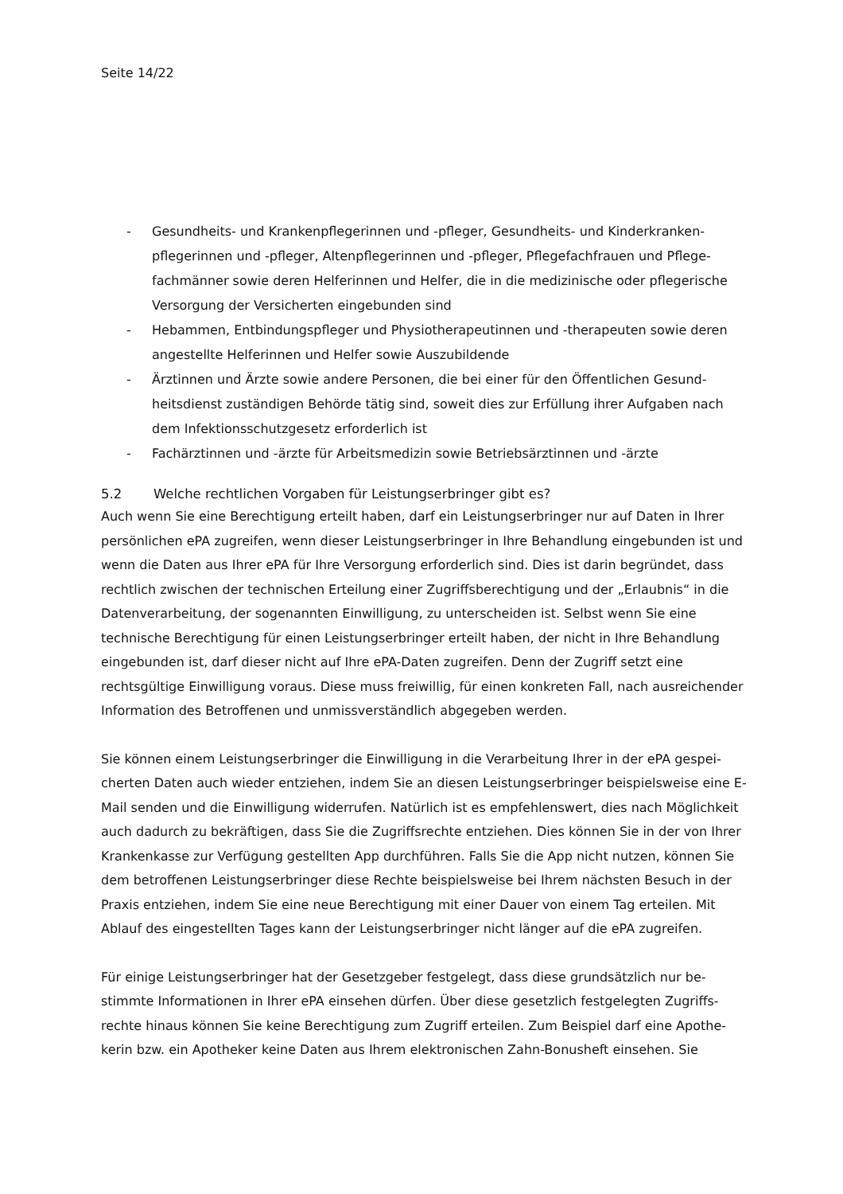Seite 14/22
- Gesundheits- und Krankenpflegerinnen und -pfleger, Gesundheits- und Kinderkranken­pflegerinnen und -pfleger, Altenpflegerinnen und -pfleger, Pflegefachfrauen und Pflege­fachmänner sowie deren Helferinnen und Helfer, die in die medizinische oder pflegerische Versorgung der Versicherten eingebunden sind
- Hebammen, Entbindungspfleger und Physiotherapeutinnen und -therapeuten sowie deren angestellte Helferinnen und Helfer sowie Auszubildende
- Ärztinnen und Ärzte sowie andere Personen, die bei einer für den Öffentlichen Gesund­heitsdienst zuständigen Behörde tätig sind, soweit dies zur Erfüllung ihrer Aufgaben nach dem Infektionsschutzgesetz erforderlich ist
- Fachärztinnen und -ärzte für Arbeitsmedizin sowie Betriebsärztinnen und -ärzte
5.2 Welche rechtlichen Vorgaben für Leistungserbringer gibt es?
Auch wenn Sie eine Berechtigung erteilt haben, darf ein Leistungserbringer nur auf Daten in Ihrer persönlichen ePA zugreifen, wenn dieser Leistungserbringer in Ihre Behandlung eingebunden ist und wenn die Daten aus Ihrer ePA für Ihre Versorgung erforderlich sind. Dies ist darin begründet, dass rechtlich zwischen der technischen Erteilung einer Zugriffsberechtigung und der „Erlaub­nis“ in die Datenverarbeitung, der sogenannten Einwilligung, zu unterscheiden ist. Selbst wenn Sie eine technische Berechtigung für einen Leistungserbringer erteilt haben, der nicht in Ihre Behand­lung eingebunden ist, darf dieser nicht auf Ihre ePA-Daten zugreifen. Denn der Zugriff setzt eine rechtsgültige Einwilligung voraus. Diese muss freiwillig, für einen konkreten Fall, nach ausrei­chender Information des Betroffenen und unmissverständlich abgegeben werden.
Sie können einem Leistungserbringer die Einwilligung in die Verarbeitung Ihrer in der ePA gespei­cherten Daten auch wieder entziehen, indem Sie an diesen Leistungserbringer beispielsweise eine E-Mail senden und die Einwilligung widerrufen. Natürlich ist es empfehlenswert, dies nach Mög­lichkeit auch dadurch zu bekräftigen, dass Sie die Zugriffsrechte entziehen. Dies können Sie in der von Ihrer Krankenkasse zur Verfügung gestellten App durchführen. Falls Sie die App nicht nutzen, können Sie dem betroffenen Leistungserbringer diese Rechte beispielsweise bei Ihrem nächsten Besuch in der Praxis entziehen, indem Sie eine neue Berechtigung mit einer Dauer von einem Tag erteilen. Mit Ablauf des eingestellten Tages kann der Leistungserbringer nicht länger auf die ePA zugreifen.
Für einige Leistungserbringer hat der Gesetzgeber festgelegt, dass diese grundsätzlich nur be­stimmte Informationen in Ihrer ePA einsehen dürfen. Über diese gesetzlich festgelegten Zugriffs­rechte hinaus können Sie keine Berechtigung zum Zugriff erteilen. Zum Beispiel darf eine Apothe­kerin bzw. ein Apotheker keine Daten aus Ihrem elektronischen Zahn-Bonusheft einsehen. Sie